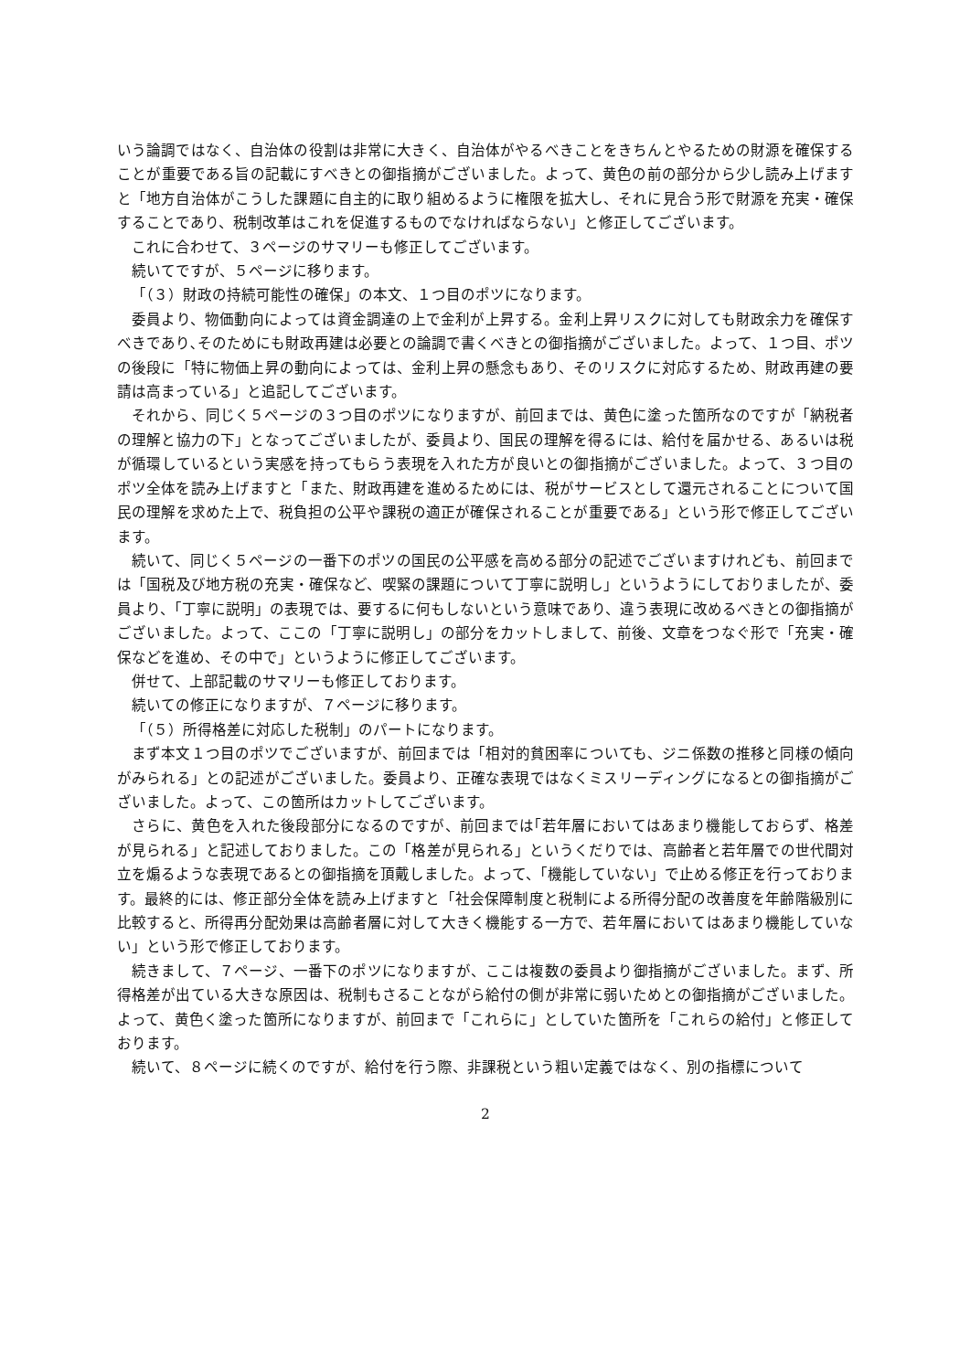いう論調ではなく、自治体の役割は非常に大きく、自治体がやるべきことをきちんとやるための財源を確保することが重要である旨の記載にすべきとの御指摘がございました。よって、黄色の前の部分から少し読み上げますと「地方自治体がこうした課題に自主的に取り組めるように権限を拡大し、それに見合う形で財源を充実・確保することであり、税制改革はこれを促進するものでなければならない」と修正してございます。
これに合わせて、３ページのサマリーも修正してございます。
続いてですが、５ページに移ります。
「（３）財政の持続可能性の確保」の本文、１つ目のポツになります。
委員より、物価動向によっては資金調達の上で金利が上昇する。金利上昇リスクに対しても財政余力を確保すべきであり､そのためにも財政再建は必要との論調で書くべきとの御指摘がございました。よって、１つ目、ポツの後段に「特に物価上昇の動向によっては、金利上昇の懸念もあり、そのリスクに対応するため、財政再建の要請は高まっている」と追記してございます。
それから、同じく５ページの３つ目のポツになりますが、前回までは、黄色に塗った箇所なのですが「納税者の理解と協力の下」となってございましたが、委員より、国民の理解を得るには、給付を届かせる、あるいは税が循環しているという実感を持ってもらう表現を入れた方が良いとの御指摘がございました。よって、３つ目のポツ全体を読み上げますと「また、財政再建を進めるためには、税がサービスとして還元されることについて国民の理解を求めた上で、税負担の公平や課税の適正が確保されることが重要である」という形で修正してございます。
続いて、同じく５ページの一番下のポツの国民の公平感を高める部分の記述でございますけれども、前回までは「国税及び地方税の充実・確保など、喫緊の課題について丁寧に説明し」というようにしておりましたが、委員より、「丁寧に説明」の表現では、要するに何もしないという意味であり、違う表現に改めるべきとの御指摘がございました。よって、ここの「丁寧に説明し」の部分をカットしまして、前後、文章をつなぐ形で「充実・確保などを進め、その中で」というように修正してございます。
併せて、上部記載のサマリーも修正しております。
続いての修正になりますが、７ページに移ります。
「（５）所得格差に対応した税制」のパートになります。
まず本文１つ目のポツでございますが、前回までは「相対的貧困率についても、ジニ係数の推移と同様の傾向がみられる」との記述がございました。委員より、正確な表現ではなくミスリーディングになるとの御指摘がございました。よって、この箇所はカットしてございます。
さらに、黄色を入れた後段部分になるのですが、前回までは｢若年層においてはあまり機能しておらず、格差が見られる」と記述しておりました。この「格差が見られる」というくだりでは、高齢者と若年層での世代間対立を煽るような表現であるとの御指摘を頂戴しました。よって、「機能していない」で止める修正を行っております。最終的には、修正部分全体を読み上げますと「社会保障制度と税制による所得分配の改善度を年齢階級別に比較すると、所得再分配効果は高齢者層に対して大きく機能する一方で、若年層においてはあまり機能していない」という形で修正しております。
続きまして、７ページ、一番下のポツになりますが、ここは複数の委員より御指摘がございました。まず、所得格差が出ている大きな原因は、税制もさることながら給付の側が非常に弱いためとの御指摘がございました。よって、黄色く塗った箇所になりますが、前回まで「これらに」としていた箇所を「これらの給付」と修正しております。
続いて、８ページに続くのですが、給付を行う際、非課税という粗い定義ではなく、別の指標について
2